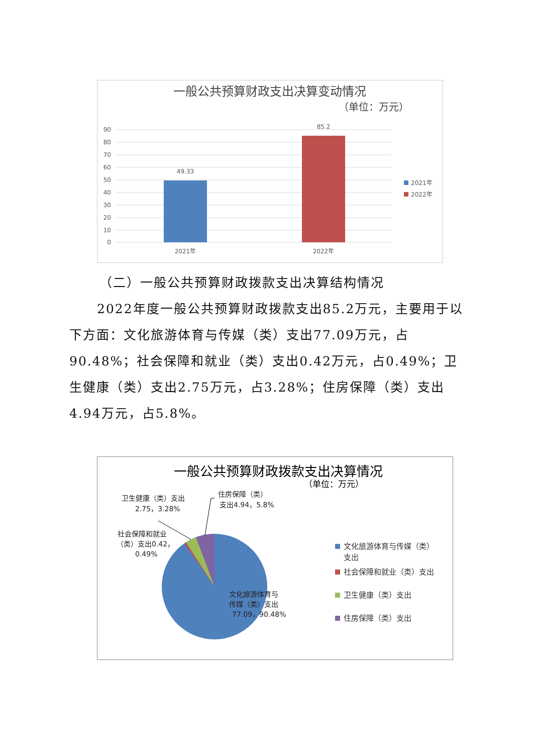一般公共预算财政支出决算变动情况
（单位：万元）
90
80
70
60
50
40
30
20
10
0
49.33
85.2
2021年
2022年
2021年
2022年
（二）一般公共预算财政拨款支出决算结构情况
2022年度一般公共预算财政拨款支出85.2万元，主要用于以下方面：文化旅游体育与传媒（类）支出77.09万元，占90.48%；社会保障和就业（类）支出0.42万元，占0.49%；卫生健康（类）支出2.75万元，占3.28%；住房保障（类）支出4.94万元，占5.8%。
一般公共预算财政拨款支出决算情况
（单位：万元）
卫生健康（类）支出
2.75，3.28%
住房保障（类）
支出4.94，5.8%
社会保障和就业
（类）支出0.42，
0.49%
文化旅游体育与
传媒（类）支出
77.09，90.48%
文化旅游体育与传媒（类）
支出
社会保障和就业（类）支出
卫生健康（类）支出
住房保障（类）支出